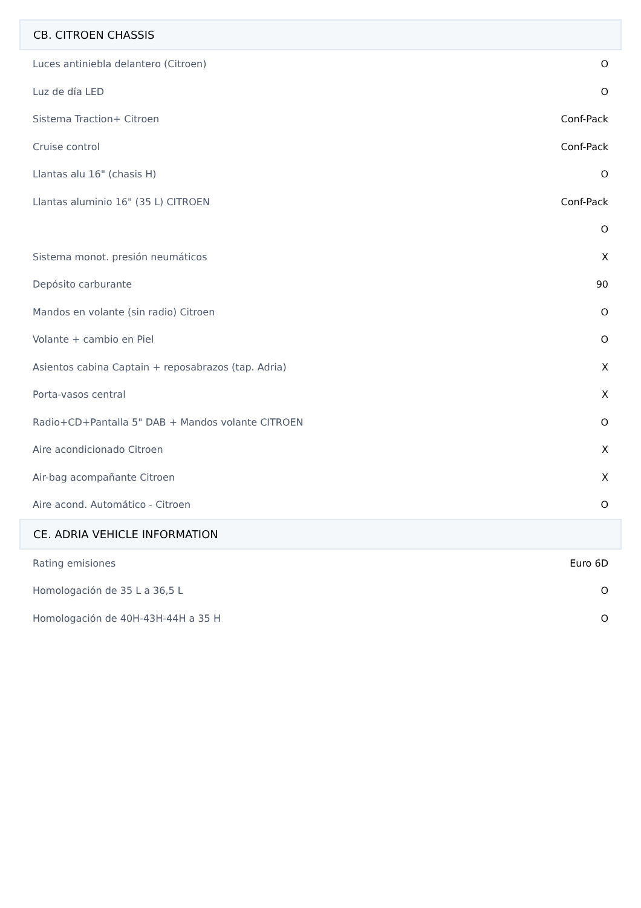CB. CITROEN CHASSIS
| Luces antiniebla delantero (Citroen) | O |
| Luz de día LED | O |
| Sistema Traction+ Citroen | Conf-Pack |
| Cruise control | Conf-Pack |
| Llantas alu 16" (chasis H) | O |
| Llantas aluminio 16" (35 L) CITROEN | Conf-Pack |
| | O |
| Sistema monot. presión neumáticos | X |
| Depósito carburante | 90 |
| Mandos en volante (sin radio) Citroen | O |
| Volante + cambio en Piel | O |
| Asientos cabina Captain + reposabrazos (tap. Adria) | X |
| Porta-vasos central | X |
| Radio+CD+Pantalla 5" DAB + Mandos volante CITROEN | O |
| Aire acondicionado Citroen | X |
| Air-bag acompañante Citroen | X |
| Aire acond. Automático - Citroen | O |
CE. ADRIA VEHICLE INFORMATION
| Rating emisiones | Euro 6D |
| Homologación de 35 L a 36,5 L | O |
| Homologación de 40H-43H-44H a 35 H | O |